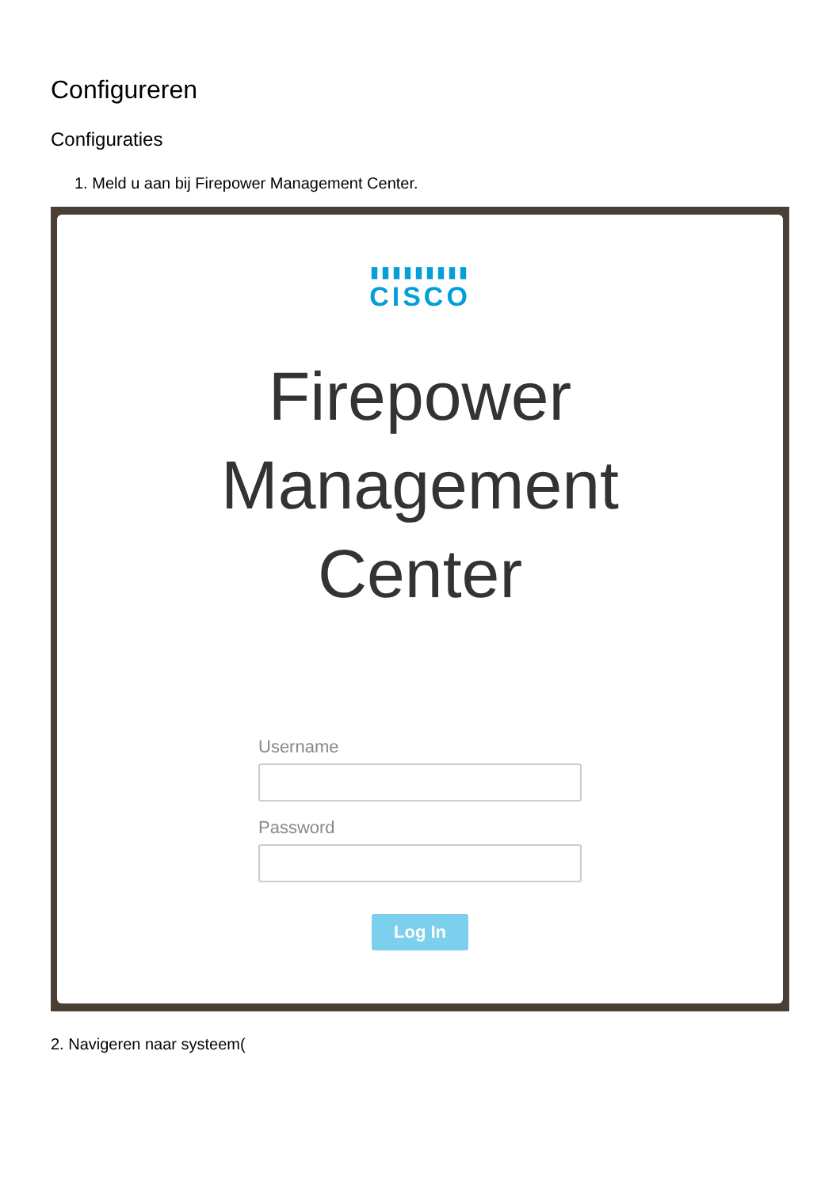Configureren
Configuraties
1. Meld u aan bij Firepower Management Center.
▮▮▮▮▮▮▮▮▮
CISCO
Firepower
Management
Center
Username
Password
Log In
2. Navigeren naar systeem(